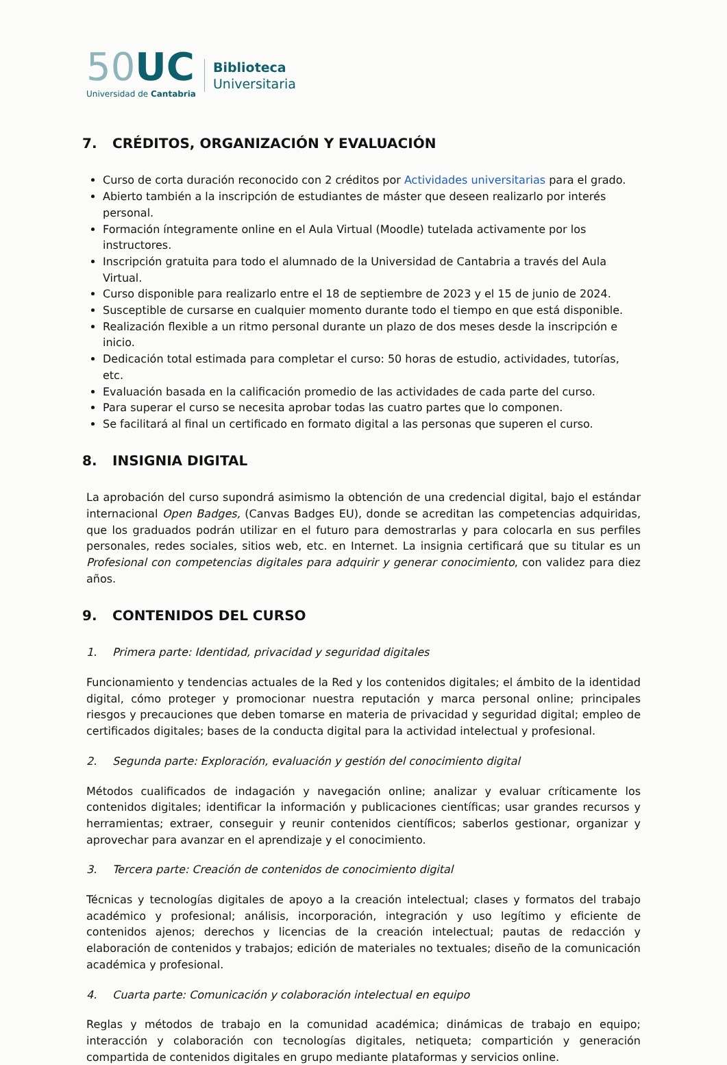50 UC
Universidad de Cantabria
Biblioteca
Universitaria
7. CRÉDITOS, ORGANIZACIÓN Y EVALUACIÓN
Curso de corta duración reconocido con 2 créditos por Actividades universitarias para el grado.
Abierto también a la inscripción de estudiantes de máster que deseen realizarlo por interés personal.
Formación íntegramente online en el Aula Virtual (Moodle) tutelada activamente por los instructores.
Inscripción gratuita para todo el alumnado de la Universidad de Cantabria a través del Aula Virtual.
Curso disponible para realizarlo entre el 18 de septiembre de 2023 y el 15 de junio de 2024.
Susceptible de cursarse en cualquier momento durante todo el tiempo en que está disponible.
Realización flexible a un ritmo personal durante un plazo de dos meses desde la inscripción e inicio.
Dedicación total estimada para completar el curso: 50 horas de estudio, actividades, tutorías, etc.
Evaluación basada en la calificación promedio de las actividades de cada parte del curso.
Para superar el curso se necesita aprobar todas las cuatro partes que lo componen.
Se facilitará al final un certificado en formato digital a las personas que superen el curso.
8. INSIGNIA DIGITAL
La aprobación del curso supondrá asimismo la obtención de una credencial digital, bajo el estándar internacional Open Badges, (Canvas Badges EU), donde se acreditan las competencias adquiridas, que los graduados podrán utilizar en el futuro para demostrarlas y para colocarla en sus perfiles personales, redes sociales, sitios web, etc. en Internet. La insignia certificará que su titular es un Profesional con competencias digitales para adquirir y generar conocimiento, con validez para diez años.
9. CONTENIDOS DEL CURSO
1. Primera parte: Identidad, privacidad y seguridad digitales
Funcionamiento y tendencias actuales de la Red y los contenidos digitales; el ámbito de la identidad digital, cómo proteger y promocionar nuestra reputación y marca personal online; principales riesgos y precauciones que deben tomarse en materia de privacidad y seguridad digital; empleo de certificados digitales; bases de la conducta digital para la actividad intelectual y profesional.
2. Segunda parte: Exploración, evaluación y gestión del conocimiento digital
Métodos cualificados de indagación y navegación online; analizar y evaluar críticamente los contenidos digitales; identificar la información y publicaciones científicas; usar grandes recursos y herramientas; extraer, conseguir y reunir contenidos científicos; saberlos gestionar, organizar y aprovechar para avanzar en el aprendizaje y el conocimiento.
3. Tercera parte: Creación de contenidos de conocimiento digital
Técnicas y tecnologías digitales de apoyo a la creación intelectual; clases y formatos del trabajo académico y profesional; análisis, incorporación, integración y uso legítimo y eficiente de contenidos ajenos; derechos y licencias de la creación intelectual; pautas de redacción y elaboración de contenidos y trabajos; edición de materiales no textuales; diseño de la comunicación académica y profesional.
4. Cuarta parte: Comunicación y colaboración intelectual en equipo
Reglas y métodos de trabajo en la comunidad académica; dinámicas de trabajo en equipo; interacción y colaboración con tecnologías digitales, netiqueta; compartición y generación compartida de contenidos digitales en grupo mediante plataformas y servicios online.